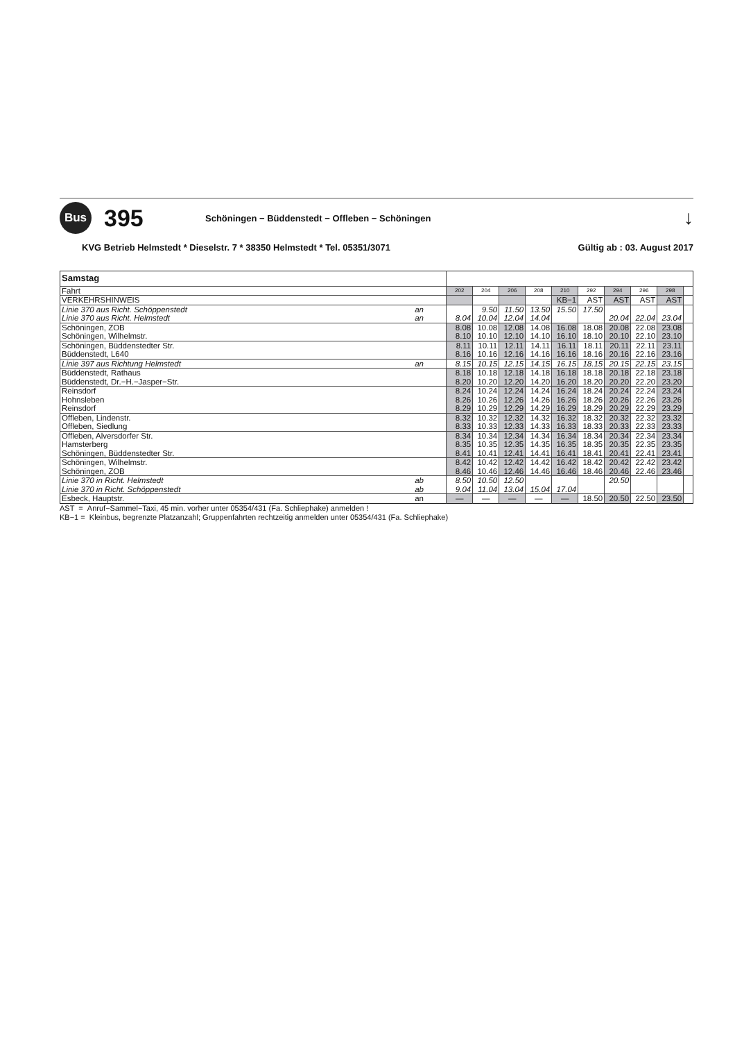Bus
395
Schöningen − Büddenstedt − Offleben − Schöningen
↓
KVG Betrieb Helmstedt * Dieselstr. 7 * 38350 Helmstedt * Tel. 05351/3071 Gültig ab : 03. August 2017
| Samstag | | | | | | | | | | | |
| Fahrt | | 202 | 204 | 206 | 208 | 210 | 292 | 294 | 296 | 298 | |
| VERKEHRSHINWEIS | | | | | | KB−1 | AST | AST | AST | AST | |
| Linie 370 aus Richt. Schöppenstedt | an | | 9.50 | 11.50 | 13.50 | 15.50 | 17.50 | | | | |
| Linie 370 aus Richt. Helmstedt | an | 8.04 | 10.04 | 12.04 | 14.04 | | | 20.04 | 22.04 | 23.04 | |
| Schöningen, ZOB | | 8.08 | 10.08 | 12.08 | 14.08 | 16.08 | 18.08 | 20.08 | 22.08 | 23.08 | |
| Schöningen, Wilhelmstr. | | 8.10 | 10.10 | 12.10 | 14.10 | 16.10 | 18.10 | 20.10 | 22.10 | 23.10 | |
| Schöningen, Büddenstedter Str. | | 8.11 | 10.11 | 12.11 | 14.11 | 16.11 | 18.11 | 20.11 | 22.11 | 23.11 | |
| Büddenstedt, L640 | | 8.16 | 10.16 | 12.16 | 14.16 | 16.16 | 18.16 | 20.16 | 22.16 | 23.16 | |
| Linie 397 aus Richtung Helmstedt | an | 8.15 | 10.15 | 12.15 | 14.15 | 16.15 | 18.15 | 20.15 | 22.15 | 23.15 | |
| Büddenstedt, Rathaus | | 8.18 | 10.18 | 12.18 | 14.18 | 16.18 | 18.18 | 20.18 | 22.18 | 23.18 | |
| Büddenstedt, Dr.−H.−Jasper−Str. | | 8.20 | 10.20 | 12.20 | 14.20 | 16.20 | 18.20 | 20.20 | 22.20 | 23.20 | |
| Reinsdorf | | 8.24 | 10.24 | 12.24 | 14.24 | 16.24 | 18.24 | 20.24 | 22.24 | 23.24 | |
| Hohnsleben | | 8.26 | 10.26 | 12.26 | 14.26 | 16.26 | 18.26 | 20.26 | 22.26 | 23.26 | |
| Reinsdorf | | 8.29 | 10.29 | 12.29 | 14.29 | 16.29 | 18.29 | 20.29 | 22.29 | 23.29 | |
| Offleben, Lindenstr. | | 8.32 | 10.32 | 12.32 | 14.32 | 16.32 | 18.32 | 20.32 | 22.32 | 23.32 | |
| Offleben, Siedlung | | 8.33 | 10.33 | 12.33 | 14.33 | 16.33 | 18.33 | 20.33 | 22.33 | 23.33 | |
| Offleben, Alversdorfer Str. | | 8.34 | 10.34 | 12.34 | 14.34 | 16.34 | 18.34 | 20.34 | 22.34 | 23.34 | |
| Hamsterberg | | 8.35 | 10.35 | 12.35 | 14.35 | 16.35 | 18.35 | 20.35 | 22.35 | 23.35 | |
| Schöningen, Büddenstedter Str. | | 8.41 | 10.41 | 12.41 | 14.41 | 16.41 | 18.41 | 20.41 | 22.41 | 23.41 | |
| Schöningen, Wilhelmstr. | | 8.42 | 10.42 | 12.42 | 14.42 | 16.42 | 18.42 | 20.42 | 22.42 | 23.42 | |
| Schöningen, ZOB | | 8.46 | 10.46 | 12.46 | 14.46 | 16.46 | 18.46 | 20.46 | 22.46 | 23.46 | |
| Linie 370 in Richt. Helmstedt | ab | 8.50 | 10.50 | 12.50 | | | | 20.50 | | | |
| Linie 370 in Richt. Schöppenstedt | ab | 9.04 | 11.04 | 13.04 | 15.04 | 17.04 | | | | | |
| Esbeck, Hauptstr. | an | — | — | — | — | — | 18.50 | 20.50 | 22.50 | 23.50 | |
AST = Anruf−Sammel−Taxi, 45 min. vorher unter 05354/431 (Fa. Schliephake) anmelden !
KB−1 = Kleinbus, begrenzte Platzanzahl; Gruppenfahrten rechtzeitig anmelden unter 05354/431 (Fa. Schliephake)